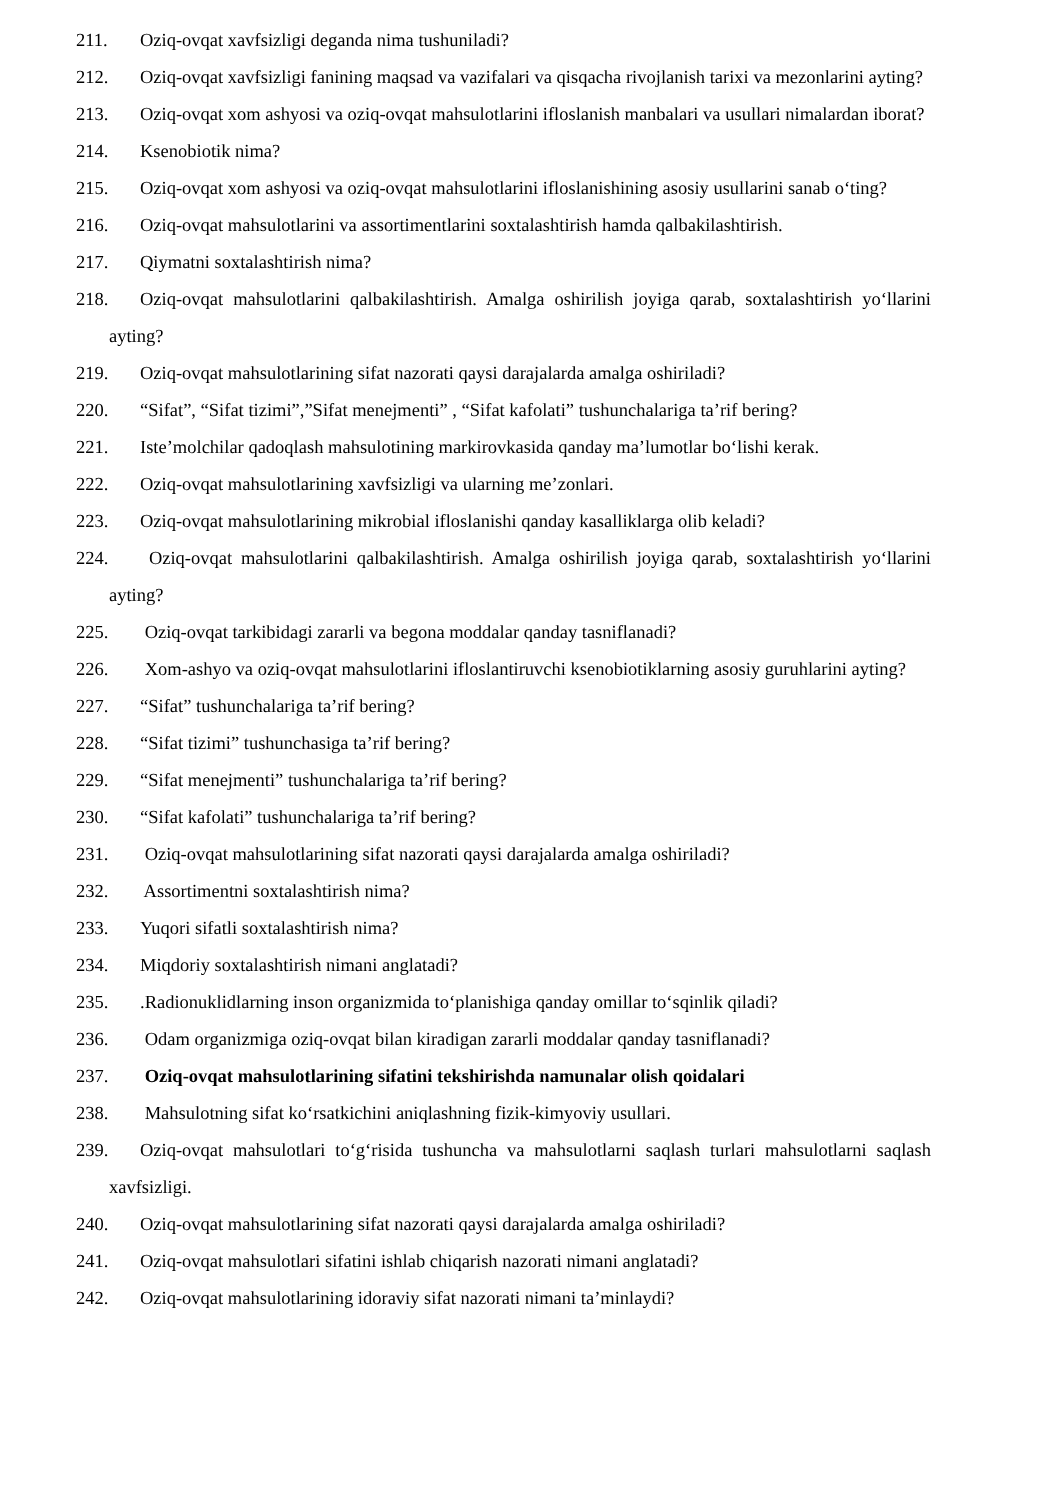211. Oziq-ovqat xavfsizligi deganda nima tushuniladi?
212. Oziq-ovqat xavfsizligi fanining maqsad va vazifalari va qisqacha rivojlanish tarixi va mezonlarini ayting?
213. Oziq-ovqat xom ashyosi va oziq-ovqat mahsulotlarini ifloslanish manbalari va usullari nimalardan iborat?
214. Ksenobiotik nima?
215. Oziq-ovqat xom ashyosi va oziq-ovqat mahsulotlarini ifloslanishining asosiy usullarini sanab o‘ting?
216. Oziq-ovqat mahsulotlarini va assortimentlarini soxtalashtirish hamda qalbakilashtirish.
217. Qiymatni soxtalashtirish nima?
218. Oziq-ovqat mahsulotlarini qalbakilashtirish. Amalga oshirilish joyiga qarab, soxtalashtirish yo‘llarini ayting?
219. Oziq-ovqat mahsulotlarining sifat nazorati qaysi darajalarda amalga oshiriladi?
220. “Sifat”, “Sifat tizimi”,”Sifat menejmenti” , “Sifat kafolati” tushunchalariga ta’rif bering?
221. Iste’molchilar qadoqlash mahsulotining markirovkasida qanday ma’lumotlar bo‘lishi kerak.
222. Oziq-ovqat mahsulotlarining xavfsizligi va ularning me’zonlari.
223. Oziq-ovqat mahsulotlarining mikrobial ifloslanishi qanday kasalliklarga olib keladi?
224. Oziq-ovqat mahsulotlarini qalbakilashtirish. Amalga oshirilish joyiga qarab, soxtalashtirish yo‘llarini ayting?
225. Oziq-ovqat tarkibidagi zararli va begona moddalar qanday tasniflanadi?
226. Xom-ashyo va oziq-ovqat mahsulotlarini ifloslantiruvchi ksenobiotiklarning asosiy guruhlarini ayting?
227. “Sifat” tushunchalariga ta’rif bering?
228. “Sifat tizimi” tushunchasiga ta’rif bering?
229. “Sifat menejmenti” tushunchalariga ta’rif bering?
230. “Sifat kafolati” tushunchalariga ta’rif bering?
231. Oziq-ovqat mahsulotlarining sifat nazorati qaysi darajalarda amalga oshiriladi?
232. Assortimentni soxtalashtirish nima?
233. Yuqori sifatli soxtalashtirish nima?
234. Miqdoriy soxtalashtirish nimani anglatadi?
235..Radionuklidlarning inson organizmida to‘planishiga qanday omillar to‘sqinlik qiladi?
236. Odam organizmiga oziq-ovqat bilan kiradigan zararli moddalar qanday tasniflanadi?
237. Oziq-ovqat mahsulotlarining sifatini tekshirishda namunalar olish qoidalari
238. Mahsulotning sifat ko‘rsatkichini aniqlashning fizik-kimyoviy usullari.
239. Oziq-ovqat mahsulotlari to‘g‘risida tushuncha va mahsulotlarni saqlash turlari mahsulotlarni saqlash xavfsizligi.
240. Oziq-ovqat mahsulotlarining sifat nazorati qaysi darajalarda amalga oshiriladi?
241. Oziq-ovqat mahsulotlari sifatini ishlab chiqarish nazorati nimani anglatadi?
242. Oziq-ovqat mahsulotlarining idoraviy sifat nazorati nimani ta’minlaydi?